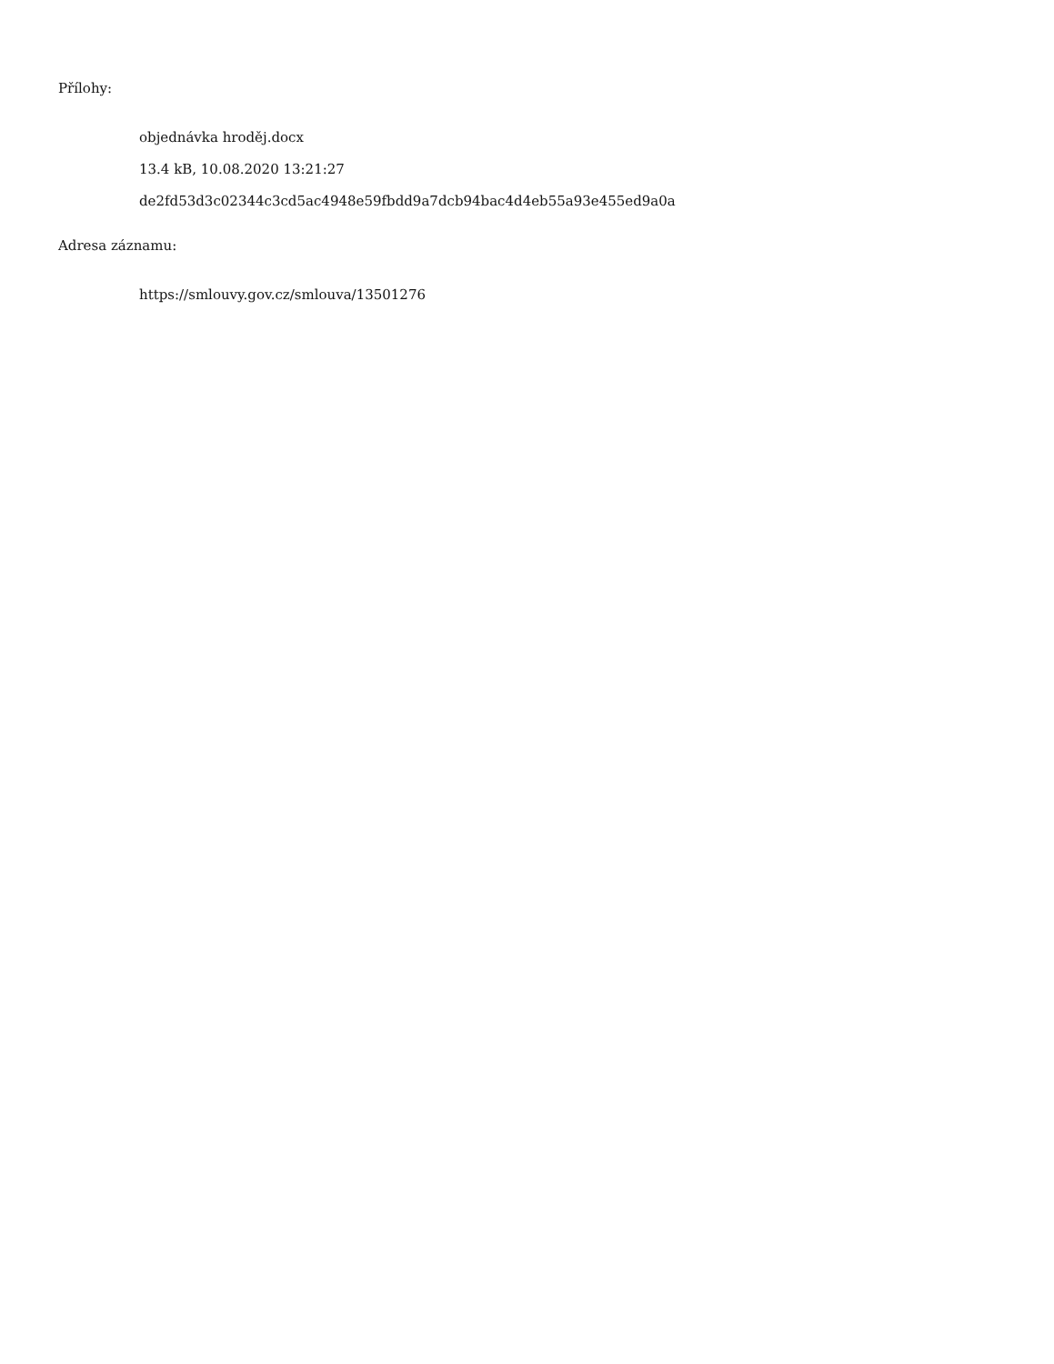Přílohy:
objednávka hroděj.docx
13.4 kB, 10.08.2020 13:21:27
de2fd53d3c02344c3cd5ac4948e59fbdd9a7dcb94bac4d4eb55a93e455ed9a0a
Adresa záznamu:
https://smlouvy.gov.cz/smlouva/13501276